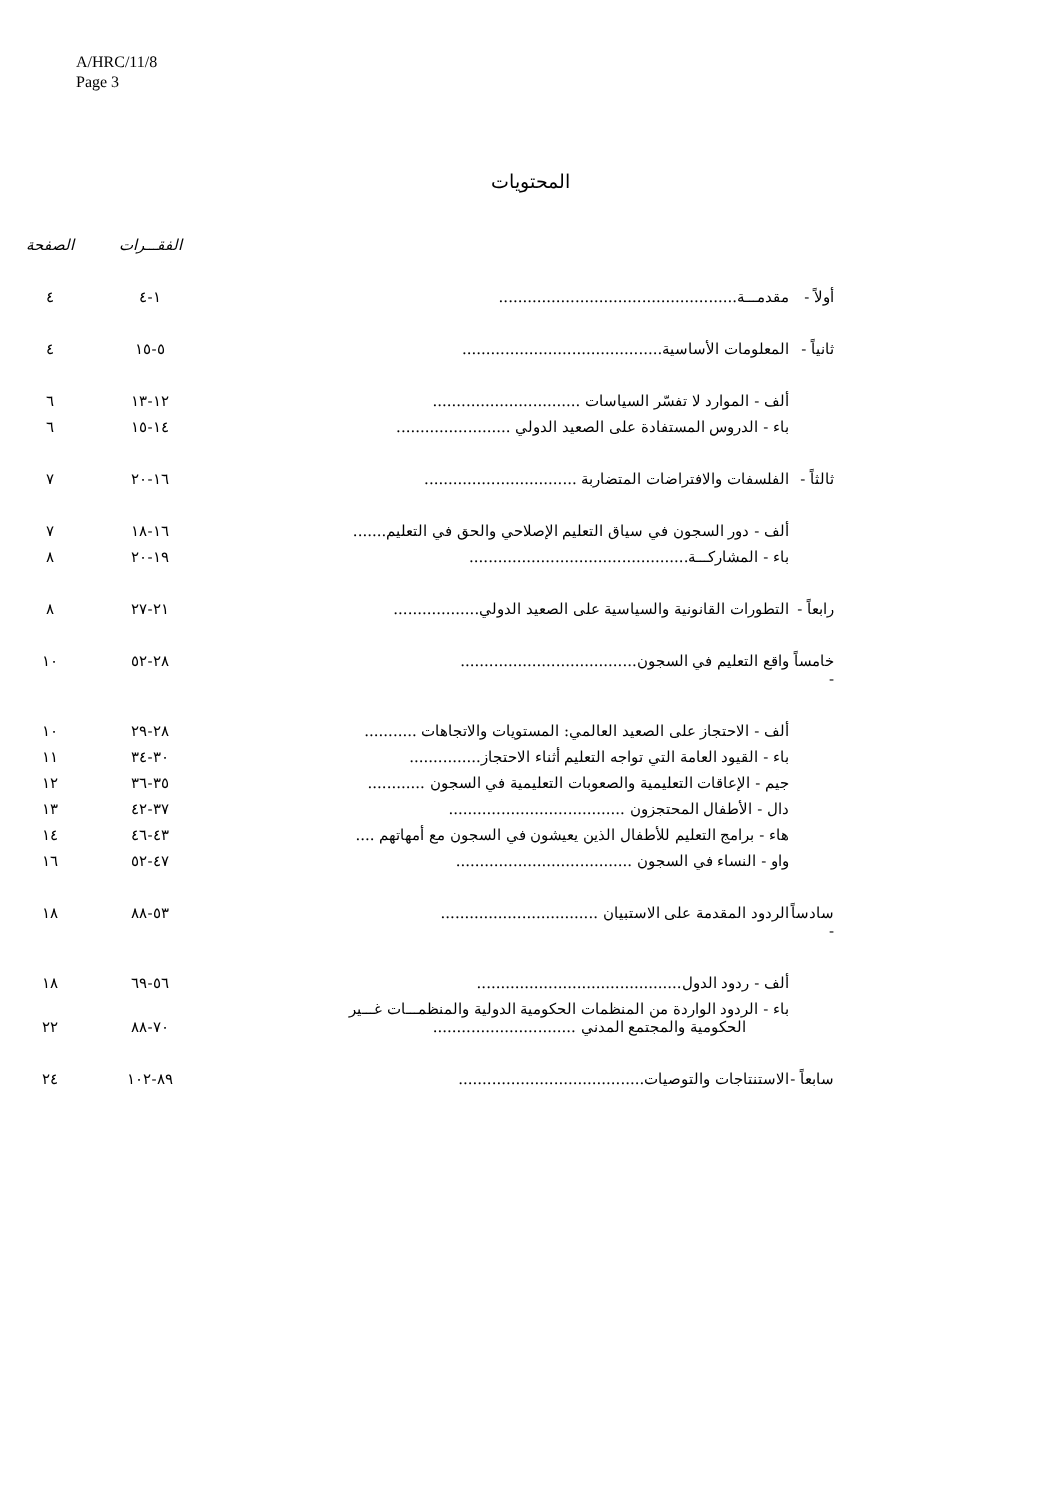A/HRC/11/8
Page 3
المحتويات
| | | | الفقـــرات | الصفحة |
| --- | --- | --- | --- | --- |
| أولاً - | مقدمـــة.................................................. | | ١-٤ | ٤ |
| ثانياً - | المعلومات الأساسية.......................................... | | ٥-١٥ | ٤ |
| | ألف - الموارد لا تفسّر السياسات ............................... | | ١٢-١٣ | ٦ |
| | باء - الدروس المستفادة على الصعيد الدولي ........................ | | ١٤-١٥ | ٦ |
| ثالثاً - | الفلسفات والافتراضات المتضاربة ................................ | | ١٦-٢٠ | ٧ |
| | ألف - دور السجون في سياق التعليم الإصلاحي والحق في التعليم....... | | ١٦-١٨ | ٧ |
| | باء - المشاركـــة.............................................. | | ١٩-٢٠ | ٨ |
| رابعاً - | التطورات القانونية والسياسية على الصعيد الدولي.................. | | ٢١-٢٧ | ٨ |
| خامساً - | واقع التعليم في السجون..................................... | | ٢٨-٥٢ | ١٠ |
| | ألف - الاحتجاز على الصعيد العالمي: المستويات والاتجاهات ........... | | ٢٨-٢٩ | ١٠ |
| | باء - القيود العامة التي تواجه التعليم أثناء الاحتجاز............... | | ٣٠-٣٤ | ١١ |
| | جيم - الإعاقات التعليمية والصعوبات التعليمية في السجون ............ | | ٣٥-٣٦ | ١٢ |
| | دال - الأطفال المحتجزون ..................................... | | ٣٧-٤٢ | ١٣ |
| | هاء - برامج التعليم للأطفال الذين يعيشون في السجون مع أمهاتهم .... | | ٤٣-٤٦ | ١٤ |
| | واو - النساء في السجون ..................................... | | ٤٧-٥٢ | ١٦ |
| سادساً - | الردود المقدمة على الاستبيان ................................. | | ٥٣-٨٨ | ١٨ |
| | ألف - ردود الدول........................................... | | ٥٦-٦٩ | ١٨ |
| | باء - الردود الواردة من المنظمات الحكومية الدولية والمنظمـــات غـــير الحكومية والمجتمع المدني .............................. | | ٧٠-٨٨ | ٢٢ |
| سابعاً - | الاستنتاجات والتوصيات....................................... | | ٨٩-١٠٢ | ٢٤ |